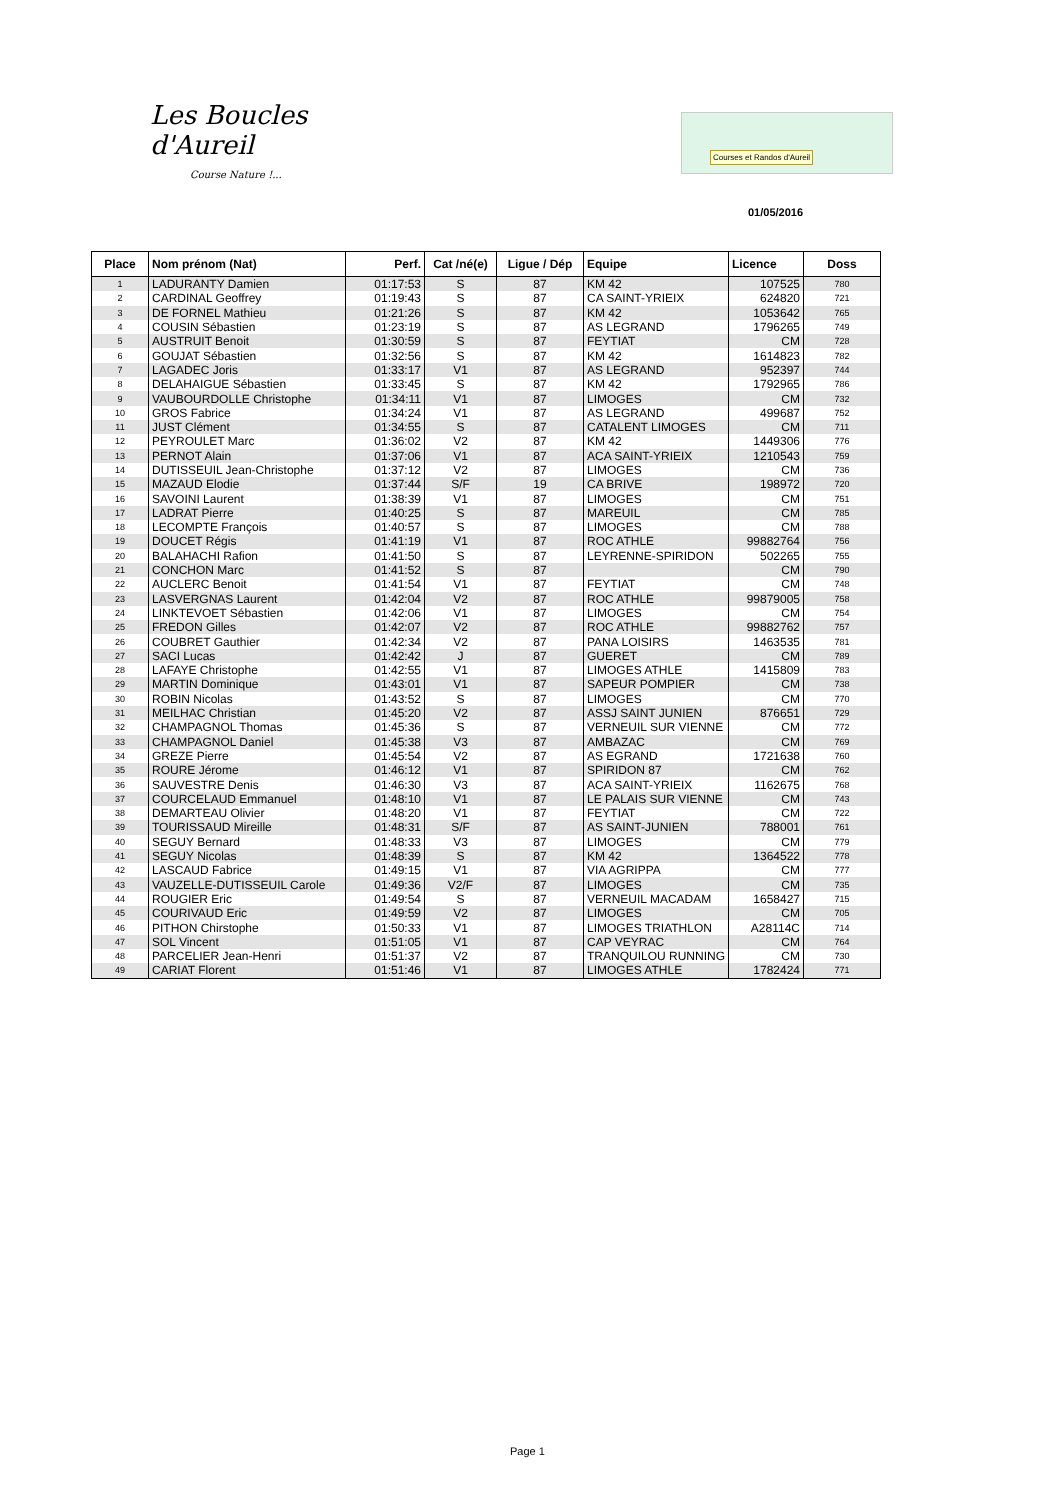Les Boucles
d'Aureil
Course Nature !...
Courses et Randos d'Aureil
01/05/2016
| Place | Nom prénom (Nat) | Perf. | Cat /né(e) | Ligue / Dép | Equipe | Licence | Doss |
| --- | --- | --- | --- | --- | --- | --- | --- |
| 1 | LADURANTY Damien | 01:17:53 | S | 87 | KM 42 | 107525 | 780 |
| 2 | CARDINAL Geoffrey | 01:19:43 | S | 87 | CA SAINT-YRIEIX | 624820 | 721 |
| 3 | DE FORNEL Mathieu | 01:21:26 | S | 87 | KM 42 | 1053642 | 765 |
| 4 | COUSIN Sébastien | 01:23:19 | S | 87 | AS LEGRAND | 1796265 | 749 |
| 5 | AUSTRUIT Benoit | 01:30:59 | S | 87 | FEYTIAT | CM | 728 |
| 6 | GOUJAT Sébastien | 01:32:56 | S | 87 | KM 42 | 1614823 | 782 |
| 7 | LAGADEC Joris | 01:33:17 | V1 | 87 | AS LEGRAND | 952397 | 744 |
| 8 | DELAHAIGUE Sébastien | 01:33:45 | S | 87 | KM 42 | 1792965 | 786 |
| 9 | VAUBOURDOLLE Christophe | 01:34:11 | V1 | 87 | LIMOGES | CM | 732 |
| 10 | GROS Fabrice | 01:34:24 | V1 | 87 | AS LEGRAND | 499687 | 752 |
| 11 | JUST Clément | 01:34:55 | S | 87 | CATALENT LIMOGES | CM | 711 |
| 12 | PEYROULET Marc | 01:36:02 | V2 | 87 | KM 42 | 1449306 | 776 |
| 13 | PERNOT Alain | 01:37:06 | V1 | 87 | ACA SAINT-YRIEIX | 1210543 | 759 |
| 14 | DUTISSEUIL Jean-Christophe | 01:37:12 | V2 | 87 | LIMOGES | CM | 736 |
| 15 | MAZAUD Elodie | 01:37:44 | S/F | 19 | CA BRIVE | 198972 | 720 |
| 16 | SAVOINI Laurent | 01:38:39 | V1 | 87 | LIMOGES | CM | 751 |
| 17 | LADRAT Pierre | 01:40:25 | S | 87 | MAREUIL | CM | 785 |
| 18 | LECOMPTE François | 01:40:57 | S | 87 | LIMOGES | CM | 788 |
| 19 | DOUCET Régis | 01:41:19 | V1 | 87 | ROC ATHLE | 99882764 | 756 |
| 20 | BALAHACHI Rafion | 01:41:50 | S | 87 | LEYRENNE-SPIRIDON | 502265 | 755 |
| 21 | CONCHON Marc | 01:41:52 | S | 87 | | CM | 790 |
| 22 | AUCLERC Benoit | 01:41:54 | V1 | 87 | FEYTIAT | CM | 748 |
| 23 | LASVERGNAS Laurent | 01:42:04 | V2 | 87 | ROC ATHLE | 99879005 | 758 |
| 24 | LINKTEVOET Sébastien | 01:42:06 | V1 | 87 | LIMOGES | CM | 754 |
| 25 | FREDON Gilles | 01:42:07 | V2 | 87 | ROC ATHLE | 99882762 | 757 |
| 26 | COUBRET Gauthier | 01:42:34 | V2 | 87 | PANA LOISIRS | 1463535 | 781 |
| 27 | SACI Lucas | 01:42:42 | J | 87 | GUERET | CM | 789 |
| 28 | LAFAYE Christophe | 01:42:55 | V1 | 87 | LIMOGES ATHLE | 1415809 | 783 |
| 29 | MARTIN Dominique | 01:43:01 | V1 | 87 | SAPEUR POMPIER | CM | 738 |
| 30 | ROBIN Nicolas | 01:43:52 | S | 87 | LIMOGES | CM | 770 |
| 31 | MEILHAC Christian | 01:45:20 | V2 | 87 | ASSJ SAINT JUNIEN | 876651 | 729 |
| 32 | CHAMPAGNOL Thomas | 01:45:36 | S | 87 | VERNEUIL SUR VIENNE | CM | 772 |
| 33 | CHAMPAGNOL Daniel | 01:45:38 | V3 | 87 | AMBAZAC | CM | 769 |
| 34 | GREZE Pierre | 01:45:54 | V2 | 87 | AS EGRAND | 1721638 | 760 |
| 35 | ROURE Jérome | 01:46:12 | V1 | 87 | SPIRIDON 87 | CM | 762 |
| 36 | SAUVESTRE Denis | 01:46:30 | V3 | 87 | ACA SAINT-YRIEIX | 1162675 | 768 |
| 37 | COURCELAUD Emmanuel | 01:48:10 | V1 | 87 | LE PALAIS SUR VIENNE | CM | 743 |
| 38 | DEMARTEAU Olivier | 01:48:20 | V1 | 87 | FEYTIAT | CM | 722 |
| 39 | TOURISSAUD Mireille | 01:48:31 | S/F | 87 | AS SAINT-JUNIEN | 788001 | 761 |
| 40 | SEGUY Bernard | 01:48:33 | V3 | 87 | LIMOGES | CM | 779 |
| 41 | SEGUY Nicolas | 01:48:39 | S | 87 | KM 42 | 1364522 | 778 |
| 42 | LASCAUD Fabrice | 01:49:15 | V1 | 87 | VIA AGRIPPA | CM | 777 |
| 43 | VAUZELLE-DUTISSEUIL Carole | 01:49:36 | V2/F | 87 | LIMOGES | CM | 735 |
| 44 | ROUGIER Eric | 01:49:54 | S | 87 | VERNEUIL MACADAM | 1658427 | 715 |
| 45 | COURIVAUD Eric | 01:49:59 | V2 | 87 | LIMOGES | CM | 705 |
| 46 | PITHON Chirstophe | 01:50:33 | V1 | 87 | LIMOGES TRIATHLON | A28114C | 714 |
| 47 | SOL Vincent | 01:51:05 | V1 | 87 | CAP VEYRAC | CM | 764 |
| 48 | PARCELIER Jean-Henri | 01:51:37 | V2 | 87 | TRANQUILOU RUNNING | CM | 730 |
| 49 | CARIAT Florent | 01:51:46 | V1 | 87 | LIMOGES ATHLE | 1782424 | 771 |
Page 1